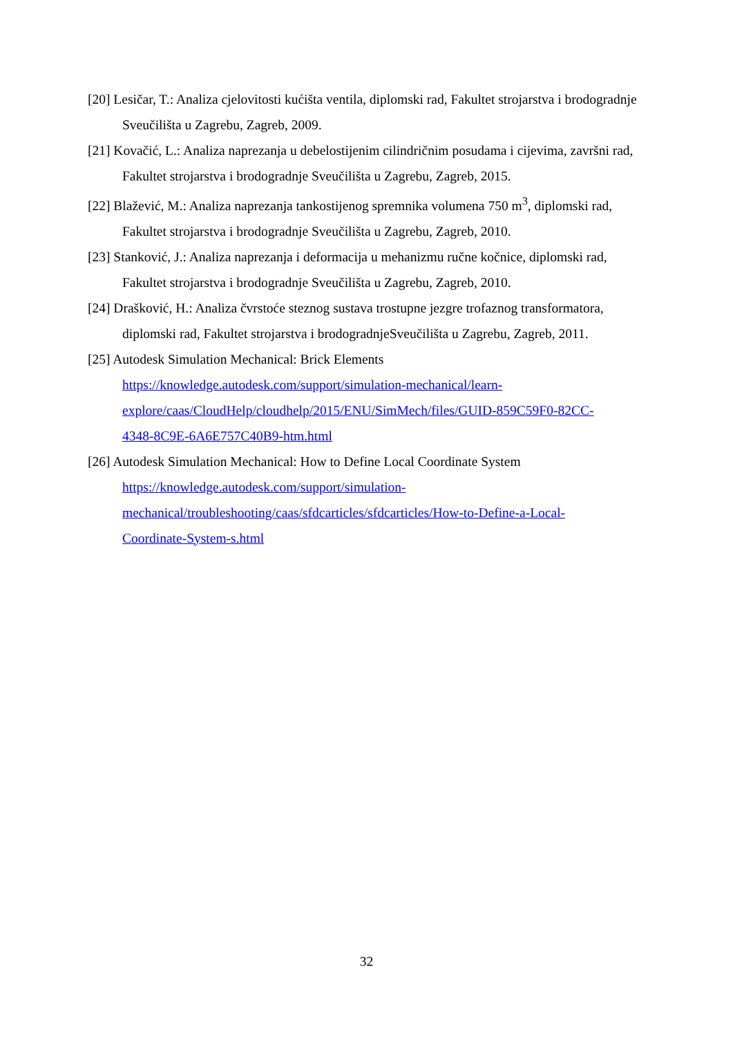[20] Lesičar, T.: Analiza cjelovitosti kućišta ventila, diplomski rad, Fakultet strojarstva i brodogradnje Sveučilišta u Zagrebu, Zagreb, 2009.
[21] Kovačić, L.: Analiza naprezanja u debelostijenim cilindričnim posudama i cijevima, završni rad, Fakultet strojarstva i brodogradnje Sveučilišta u Zagrebu, Zagreb, 2015.
[22] Blažević, M.: Analiza naprezanja tankostijenog spremnika volumena 750 m<sup>3</sup>, diplomski rad, Fakultet strojarstva i brodogradnje Sveučilišta u Zagrebu, Zagreb, 2010.
[23] Stanković, J.: Analiza naprezanja i deformacija u mehanizmu ručne kočnice, diplomski rad, Fakultet strojarstva i brodogradnje Sveučilišta u Zagrebu, Zagreb, 2010.
[24] Drašković, H.: Analiza čvrstoće steznog sustava trostupne jezgre trofaznog transformatora, diplomski rad, Fakultet strojarstva i brodogradnjeSveučilišta u Zagrebu, Zagreb, 2011.
[25] Autodesk Simulation Mechanical: Brick Elements
https://knowledge.autodesk.com/support/simulation-mechanical/learn-
explore/caas/CloudHelp/cloudhelp/2015/ENU/SimMech/files/GUID-859C59F0-82CC-
4348-8C9E-6A6E757C40B9-htm.html
[26] Autodesk Simulation Mechanical: How to Define Local Coordinate System
https://knowledge.autodesk.com/support/simulation-
mechanical/troubleshooting/caas/sfdcarticles/sfdcarticles/How-to-Define-a-Local-
Coordinate-System-s.html
32